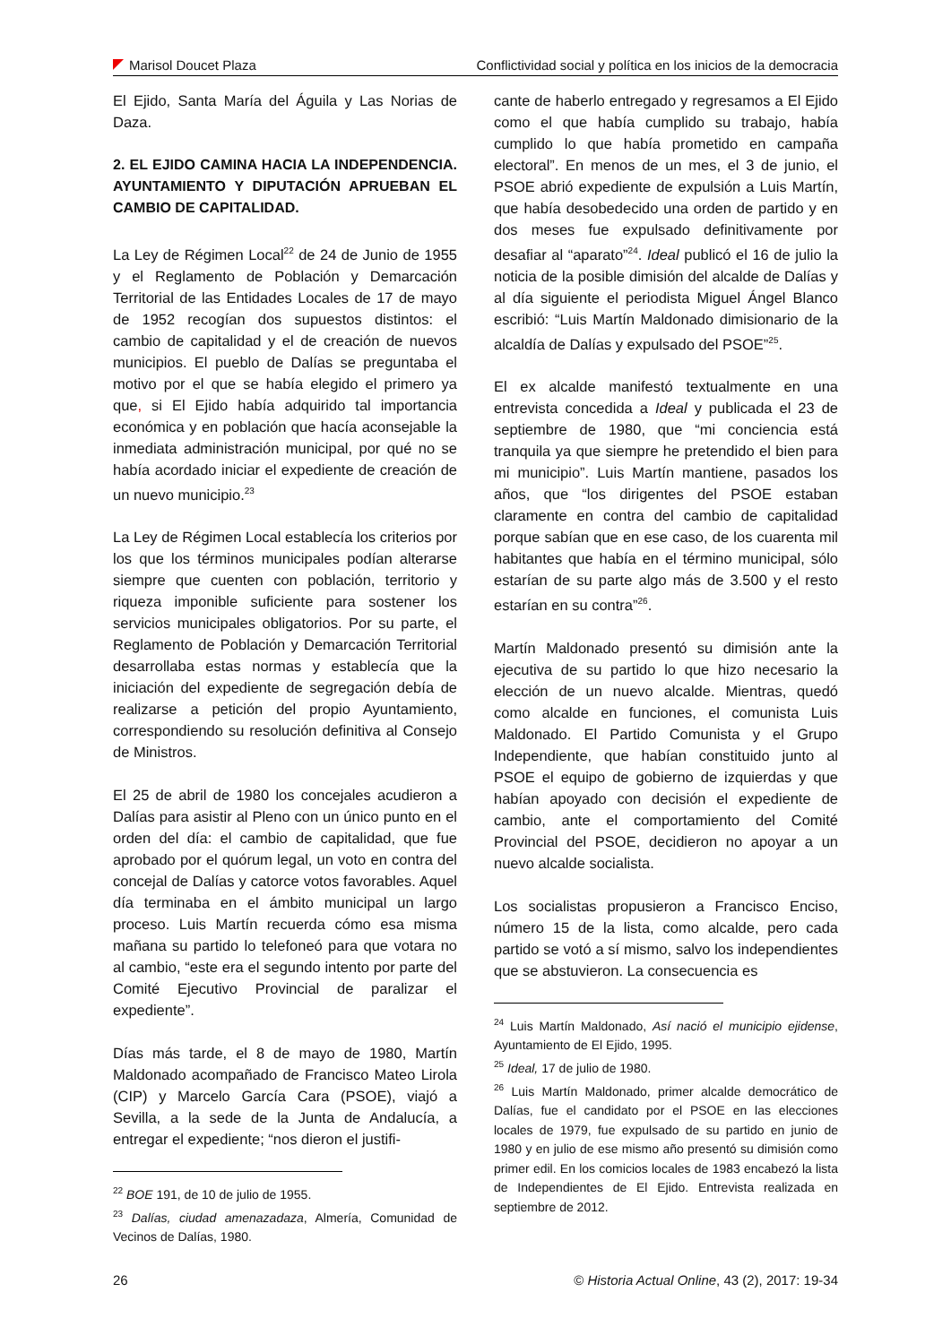Marisol Doucet Plaza Conflictividad social y política en los inicios de la democracia
El Ejido, Santa María del Águila y Las Norias de Daza.
2. EL EJIDO CAMINA HACIA LA INDEPENDENCIA. AYUNTAMIENTO Y DIPUTACIÓN APRUEBAN EL CAMBIO DE CAPITALIDAD.
La Ley de Régimen Local<sup>22</sup> de 24 de Junio de 1955 y el Reglamento de Población y Demarcación Territorial de las Entidades Locales de 17 de mayo de 1952 recogían dos supuestos distintos: el cambio de capitalidad y el de creación de nuevos municipios. El pueblo de Dalías se preguntaba el motivo por el que se había elegido el primero ya que, si El Ejido había adquirido tal importancia económica y en población que hacía aconsejable la inmediata administración municipal, por qué no se había acordado iniciar el expediente de creación de un nuevo municipio.<sup>23</sup>
La Ley de Régimen Local establecía los criterios por los que los términos municipales podían alterarse siempre que cuenten con población, territorio y riqueza imponible suficiente para sostener los servicios municipales obligatorios. Por su parte, el Reglamento de Población y Demarcación Territorial desarrollaba estas normas y establecía que la iniciación del expediente de segregación debía de realizarse a petición del propio Ayuntamiento, correspondiendo su resolución definitiva al Consejo de Ministros.
El 25 de abril de 1980 los concejales acudieron a Dalías para asistir al Pleno con un único punto en el orden del día: el cambio de capitalidad, que fue aprobado por el quórum legal, un voto en contra del concejal de Dalías y catorce votos favorables. Aquel día terminaba en el ámbito municipal un largo proceso. Luis Martín recuerda cómo esa misma mañana su partido lo telefoneó para que votara no al cambio, “este era el segundo intento por parte del Comité Ejecutivo Provincial de paralizar el expediente”.
Días más tarde, el 8 de mayo de 1980, Martín Maldonado acompañado de Francisco Mateo Lirola (CIP) y Marcelo García Cara (PSOE), viajó a Sevilla, a la sede de la Junta de Andalucía, a entregar el expediente; “nos dieron el justifi-
<sup>22</sup> BOE 191, de 10 de julio de 1955.
<sup>23</sup> Dalías, ciudad amenazadaza, Almería, Comunidad de Vecinos de Dalías, 1980.
cante de haberlo entregado y regresamos a El Ejido como el que había cumplido su trabajo, había cumplido lo que había prometido en campaña electoral”. En menos de un mes, el 3 de junio, el PSOE abrió expediente de expulsión a Luis Martín, que había desobedecido una orden de partido y en dos meses fue expulsado definitivamente por desafiar al “aparato”<sup>24</sup>. Ideal publicó el 16 de julio la noticia de la posible dimisión del alcalde de Dalías y al día siguiente el periodista Miguel Ángel Blanco escribió: “Luis Martín Maldonado dimisionario de la alcaldía de Dalías y expulsado del PSOE”<sup>25</sup>.
El ex alcalde manifestó textualmente en una entrevista concedida a Ideal y publicada el 23 de septiembre de 1980, que “mi conciencia está tranquila ya que siempre he pretendido el bien para mi municipio”. Luis Martín mantiene, pasados los años, que “los dirigentes del PSOE estaban claramente en contra del cambio de capitalidad porque sabían que en ese caso, de los cuarenta mil habitantes que había en el término municipal, sólo estarían de su parte algo más de 3.500 y el resto estarían en su contra”<sup>26</sup>.
Martín Maldonado presentó su dimisión ante la ejecutiva de su partido lo que hizo necesario la elección de un nuevo alcalde. Mientras, quedó como alcalde en funciones, el comunista Luis Maldonado. El Partido Comunista y el Grupo Independiente, que habían constituido junto al PSOE el equipo de gobierno de izquierdas y que habían apoyado con decisión el expediente de cambio, ante el comportamiento del Comité Provincial del PSOE, decidieron no apoyar a un nuevo alcalde socialista.
Los socialistas propusieron a Francisco Enciso, número 15 de la lista, como alcalde, pero cada partido se votó a sí mismo, salvo los independientes que se abstuvieron. La consecuencia es
<sup>24</sup> Luis Martín Maldonado, Así nació el municipio ejidense, Ayuntamiento de El Ejido, 1995.
<sup>25</sup> Ideal, 17 de julio de 1980.
<sup>26</sup> Luis Martín Maldonado, primer alcalde democrático de Dalías, fue el candidato por el PSOE en las elecciones locales de 1979, fue expulsado de su partido en junio de 1980 y en julio de ese mismo año presentó su dimisión como primer edil. En los comicios locales de 1983 encabezó la lista de Independientes de El Ejido. Entrevista realizada en septiembre de 2012.
26 © Historia Actual Online, 43 (2), 2017: 19-34